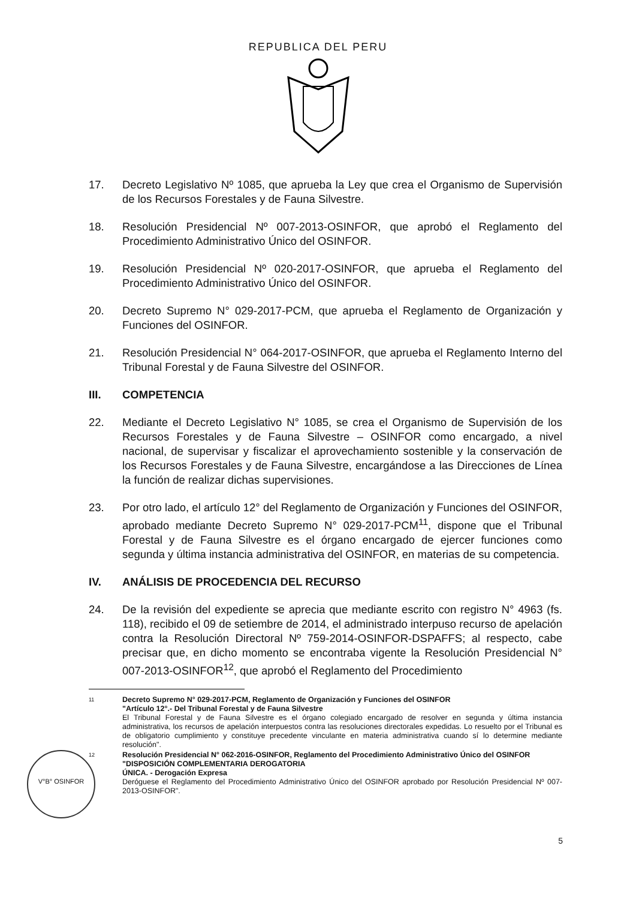REPUBLICA DEL PERU
17. Decreto Legislativo Nº 1085, que aprueba la Ley que crea el Organismo de Supervisión de los Recursos Forestales y de Fauna Silvestre.
18. Resolución Presidencial Nº 007-2013-OSINFOR, que aprobó el Reglamento del Procedimiento Administrativo Único del OSINFOR.
19. Resolución Presidencial Nº 020-2017-OSINFOR, que aprueba el Reglamento del Procedimiento Administrativo Único del OSINFOR.
20. Decreto Supremo N° 029-2017-PCM, que aprueba el Reglamento de Organización y Funciones del OSINFOR.
21. Resolución Presidencial N° 064-2017-OSINFOR, que aprueba el Reglamento Interno del Tribunal Forestal y de Fauna Silvestre del OSINFOR.
III. COMPETENCIA
22. Mediante el Decreto Legislativo N° 1085, se crea el Organismo de Supervisión de los Recursos Forestales y de Fauna Silvestre – OSINFOR como encargado, a nivel nacional, de supervisar y fiscalizar el aprovechamiento sostenible y la conservación de los Recursos Forestales y de Fauna Silvestre, encargándose a las Direcciones de Línea la función de realizar dichas supervisiones.
23. Por otro lado, el artículo 12° del Reglamento de Organización y Funciones del OSINFOR, aprobado mediante Decreto Supremo N° 029-2017-PCM<sup>11</sup>, dispone que el Tribunal Forestal y de Fauna Silvestre es el órgano encargado de ejercer funciones como segunda y última instancia administrativa del OSINFOR, en materias de su competencia.
IV. ANÁLISIS DE PROCEDENCIA DEL RECURSO
24. De la revisión del expediente se aprecia que mediante escrito con registro N° 4963 (fs. 118), recibido el 09 de setiembre de 2014, el administrado interpuso recurso de apelación contra la Resolución Directoral Nº 759-2014-OSINFOR-DSPAFFS; al respecto, cabe precisar que, en dicho momento se encontraba vigente la Resolución Presidencial N° 007-2013-OSINFOR<sup>12</sup>, que aprobó el Reglamento del Procedimiento
11
Decreto Supremo N° 029-2017-PCM, Reglamento de Organización y Funciones del OSINFOR
"Artículo 12°.- Del Tribunal Forestal y de Fauna Silvestre
El Tribunal Forestal y de Fauna Silvestre es el órgano colegiado encargado de resolver en segunda y última instancia administrativa, los recursos de apelación interpuestos contra las resoluciones directorales expedidas. Lo resuelto por el Tribunal es de obligatorio cumplimiento y constituye precedente vinculante en materia administrativa cuando sí lo determine mediante resolución".
12
Resolución Presidencial N° 062-2016-OSINFOR, Reglamento del Procedimiento Administrativo Único del OSINFOR
"DISPOSICIÓN COMPLEMENTARIA DEROGATORIA
ÚNICA. - Derogación Expresa
Deróguese el Reglamento del Procedimiento Administrativo Único del OSINFOR aprobado por Resolución Presidencial Nº 007-2013-OSINFOR".
V°B° OSINFOR
5